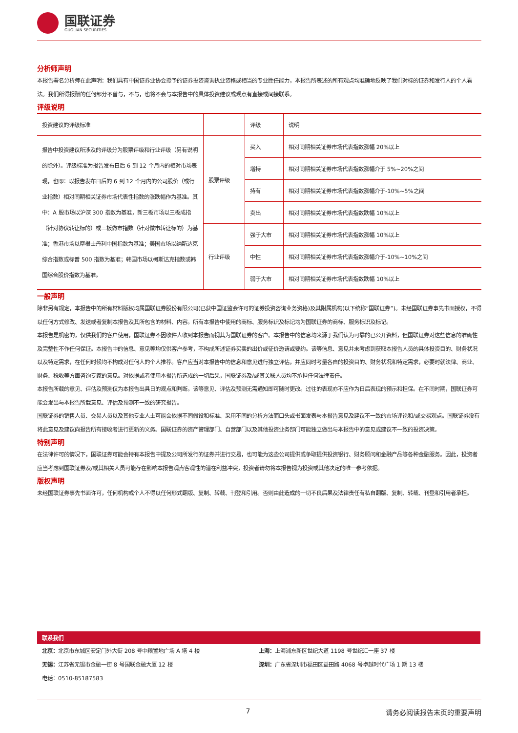国联证券
GUOLIAN SECURITIES
分析师声明
本报告署名分析师在此声明：我们具有中国证券业协会授予的证券投资咨询执业资格或相当的专业胜任能力，本报告所表述的所有观点均准确地反映了我们对标的证券和发行人的个人看法。我们所得报酬的任何部分不曾与，不与，也将不会与本报告中的具体投资建议或观点有直接或间接联系。
评级说明
| 投资建议的评级标准 | | 评级 | 说明 |
| 报告中投资建议所涉及的评级分为股票评级和行业评级（另有说明的除外）。评级标准为报告发布日后 6 到 12 个月内的相对市场表现，也即：以报告发布日后的 6 到 12 个月内的公司股价（或行业指数）相对同期相关证券市场代表性指数的涨跌幅作为基准。其中：A 股市场以沪深 300 指数为基准，新三板市场以三板成指（针对协议转让标的）或三板做市指数（针对做市转让标的）为基准；香港市场以摩根士丹利中国指数为基准；美国市场以纳斯达克综合指数或标普 500 指数为基准；韩国市场以柯斯达克指数或韩国综合股价指数为基准。 | 股票评级 | 买入 | 相对同期相关证券市场代表指数涨幅 20%以上 |
| | | 增持 | 相对同期相关证券市场代表指数涨幅介于 5%~20%之间 |
| | | 持有 | 相对同期相关证券市场代表指数涨幅介于-10%~5%之间 |
| | | 卖出 | 相对同期相关证券市场代表指数跌幅 10%以上 |
| | 行业评级 | 强于大市 | 相对同期相关证券市场代表指数涨幅 10%以上 |
| | | 中性 | 相对同期相关证券市场代表指数涨幅介于-10%~10%之间 |
| | | 弱于大市 | 相对同期相关证券市场代表指数跌幅 10%以上 |
一般声明
除非另有规定，本报告中的所有材料版权均属国联证券股份有限公司(已获中国证监会许可的证券投资咨询业务资格)及其附属机构(以下统称“国联证券”)。未经国联证券事先书面授权，不得以任何方式修改、发送或者复制本报告及其所包含的材料、内容。所有本报告中使用的商标、服务标识及标记均为国联证券的商标、服务标识及标记。
本报告是机密的，仅供我们的客户使用，国联证券不因收件人收到本报告而视其为国联证券的客户。本报告中的信息均来源于我们认为可靠的已公开资料，但国联证券对这些信息的准确性及完整性不作任何保证。本报告中的信息、意见等均仅供客户参考，不构成所述证券买卖的出价或征价邀请或要约。该等信息、意见并未考虑到获取本报告人员的具体投资目的、财务状况以及特定需求，在任何时候均不构成对任何人的个人推荐。客户应当对本报告中的信息和意见进行独立评估，并应同时考量各自的投资目的、财务状况和特定需求，必要时就法律、商业、财务、税收等方面咨询专家的意见。对依据或者使用本报告所造成的一切后果，国联证券及/或其关联人员均不承担任何法律责任。
本报告所载的意见、评估及预测仅为本报告出具日的观点和判断。该等意见、评估及预测无需通知即可随时更改。过往的表现亦不应作为日后表现的预示和担保。在不同时期，国联证券可能会发出与本报告所载意见、评估及预测不一致的研究报告。
国联证券的销售人员、交易人员以及其他专业人士可能会依据不同假设和标准、采用不同的分析方法而口头或书面发表与本报告意见及建议不一致的市场评论和/或交易观点。国联证券没有将此意见及建议向报告所有接收者进行更新的义务。国联证券的资产管理部门、自营部门以及其他投资业务部门可能独立做出与本报告中的意见或建议不一致的投资决策。
特别声明
在法律许可的情况下，国联证券可能会持有本报告中提及公司所发行的证券并进行交易，也可能为这些公司提供或争取提供投资银行、财务顾问和金融产品等各种金融服务。因此，投资者应当考虑到国联证券及/或其相关人员可能存在影响本报告观点客观性的潜在利益冲突，投资者请勿将本报告视为投资或其他决定的唯一参考依据。
版权声明
未经国联证券事先书面许可，任何机构或个人不得以任何形式翻版、复制、转载、刊登和引用。否则由此造成的一切不良后果及法律责任有私自翻版、复制、转载、刊登和引用者承担。
联系我们
北京：北京市东城区安定门外大街 208 号中粮置地广场 A 塔 4 楼
上海：上海浦东新区世纪大道 1198 号世纪汇一座 37 楼
无锡：江苏省无锡市金融一街 8 号国联金融大厦 12 楼
深圳：广东省深圳市福田区益田路 4068 号卓越时代广场 1 期 13 楼
电话：0510-85187583
7 请务必阅读报告末页的重要声明